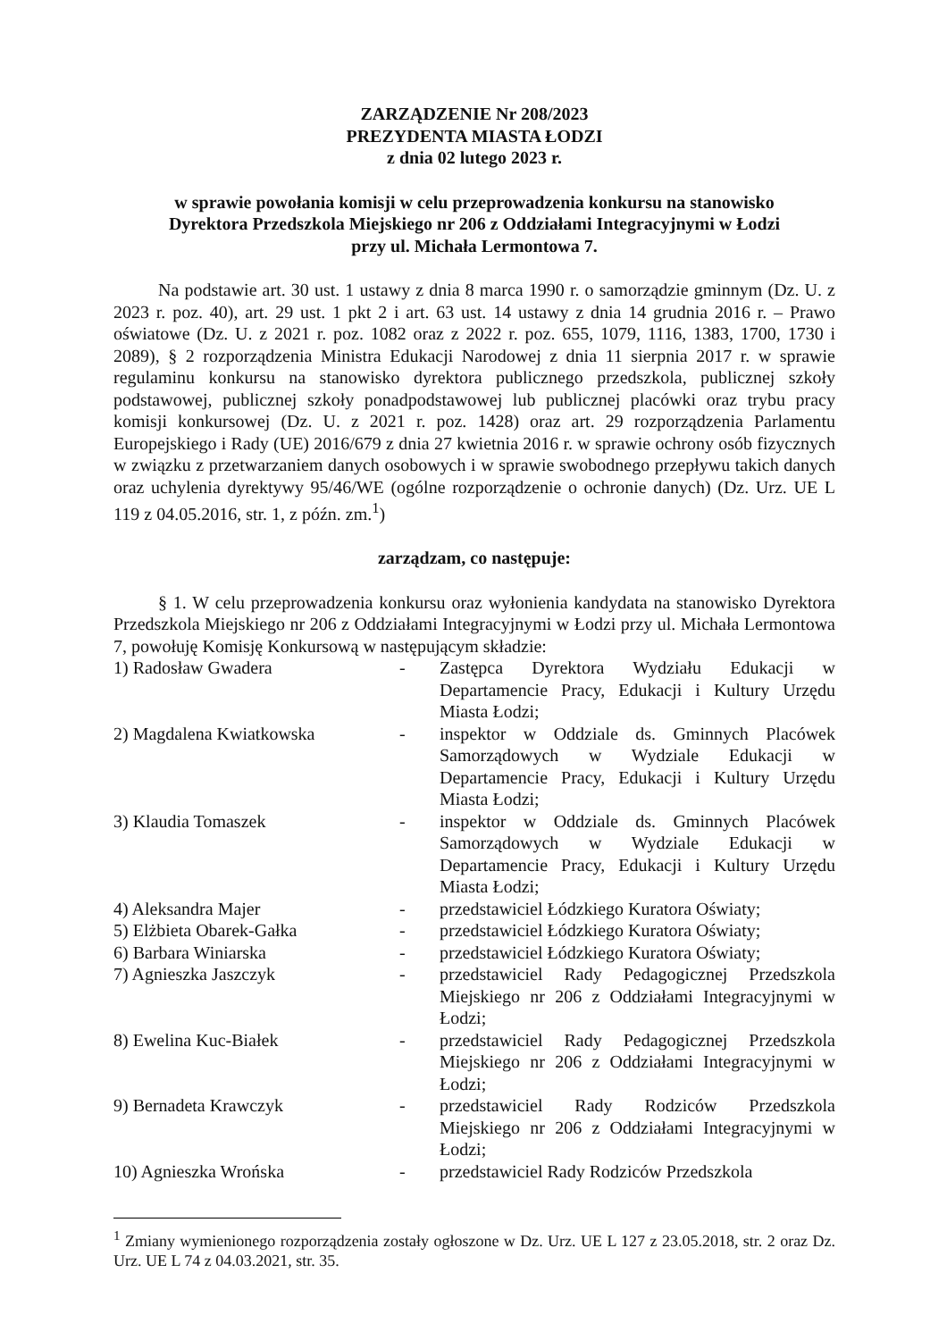ZARZĄDZENIE Nr 208/2023
PREZYDENTA MIASTA ŁODZI
z dnia 02 lutego 2023 r.
w sprawie powołania komisji w celu przeprowadzenia konkursu na stanowisko
Dyrektora Przedszkola Miejskiego nr 206 z Oddziałami Integracyjnymi w Łodzi
przy ul. Michała Lermontowa 7.
Na podstawie art. 30 ust. 1 ustawy z dnia 8 marca 1990 r. o samorządzie gminnym (Dz. U. z 2023 r. poz. 40), art. 29 ust. 1 pkt 2 i art. 63 ust. 14 ustawy z dnia 14 grudnia 2016 r. – Prawo oświatowe (Dz. U. z 2021 r. poz. 1082 oraz z 2022 r. poz. 655, 1079, 1116, 1383, 1700, 1730 i 2089), § 2 rozporządzenia Ministra Edukacji Narodowej z dnia 11 sierpnia 2017 r. w sprawie regulaminu konkursu na stanowisko dyrektora publicznego przedszkola, publicznej szkoły podstawowej, publicznej szkoły ponadpodstawowej lub publicznej placówki oraz trybu pracy komisji konkursowej (Dz. U. z 2021 r. poz. 1428) oraz art. 29 rozporządzenia Parlamentu Europejskiego i Rady (UE) 2016/679 z dnia 27 kwietnia 2016 r. w sprawie ochrony osób fizycznych w związku z przetwarzaniem danych osobowych i w sprawie swobodnego przepływu takich danych oraz uchylenia dyrektywy 95/46/WE (ogólne rozporządzenie o ochronie danych) (Dz. Urz. UE L 119 z 04.05.2016, str. 1, z późn. zm.<sup>1</sup>)
zarządzam, co następuje:
§ 1. W celu przeprowadzenia konkursu oraz wyłonienia kandydata na stanowisko Dyrektora Przedszkola Miejskiego nr 206 z Oddziałami Integracyjnymi w Łodzi przy ul. Michała Lermontowa 7, powołuję Komisję Konkursową w następującym składzie:
| 1) Radosław Gwadera | - | Zastępca Dyrektora Wydziału Edukacji w Departamencie Pracy, Edukacji i Kultury Urzędu Miasta Łodzi; |
| 2) Magdalena Kwiatkowska | - | inspektor w Oddziale ds. Gminnych Placówek Samorządowych w Wydziale Edukacji w Departamencie Pracy, Edukacji i Kultury Urzędu Miasta Łodzi; |
| 3) Klaudia Tomaszek | - | inspektor w Oddziale ds. Gminnych Placówek Samorządowych w Wydziale Edukacji w Departamencie Pracy, Edukacji i Kultury Urzędu Miasta Łodzi; |
| 4) Aleksandra Majer | - | przedstawiciel Łódzkiego Kuratora Oświaty; |
| 5) Elżbieta Obarek-Gałka | - | przedstawiciel Łódzkiego Kuratora Oświaty; |
| 6) Barbara Winiarska | - | przedstawiciel Łódzkiego Kuratora Oświaty; |
| 7) Agnieszka Jaszczyk | - | przedstawiciel Rady Pedagogicznej Przedszkola Miejskiego nr 206 z Oddziałami Integracyjnymi w Łodzi; |
| 8) Ewelina Kuc-Białek | - | przedstawiciel Rady Pedagogicznej Przedszkola Miejskiego nr 206 z Oddziałami Integracyjnymi w Łodzi; |
| 9) Bernadeta Krawczyk | - | przedstawiciel Rady Rodziców Przedszkola Miejskiego nr 206 z Oddziałami Integracyjnymi w Łodzi; |
| 10) Agnieszka Wrońska | - | przedstawiciel Rady Rodziców Przedszkola |
<sup>1</sup> Zmiany wymienionego rozporządzenia zostały ogłoszone w Dz. Urz. UE L 127 z 23.05.2018, str. 2 oraz Dz. Urz. UE L 74 z 04.03.2021, str. 35.